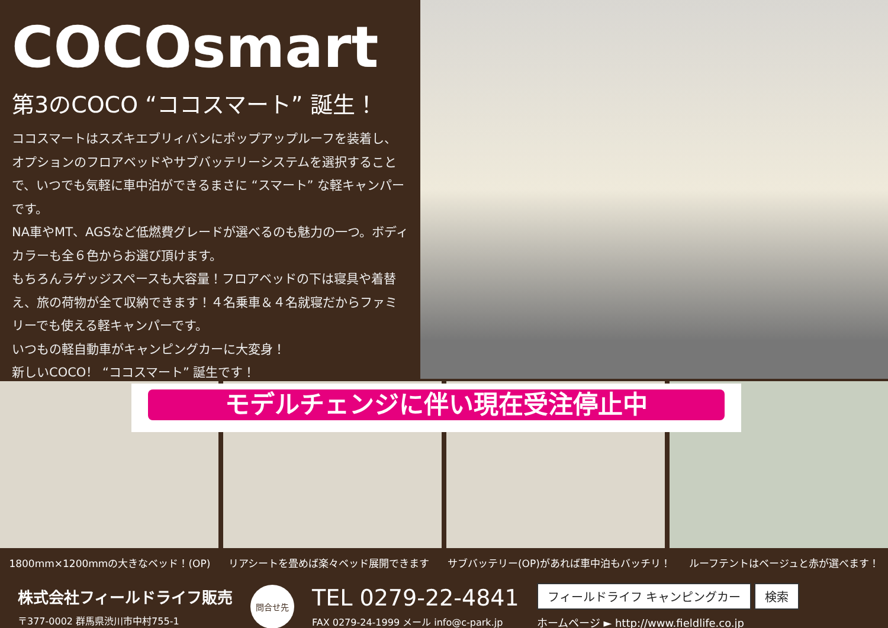COCOsmart
第3のCOCO “ココスマート” 誕生！
ココスマートはスズキエブリィバンにポップアップルーフを装着し、オプションのフロアベッドやサブバッテリーシステムを選択することで、いつでも気軽に車中泊ができるまさに “スマート” な軽キャンパーです。
NA車やMT、AGSなど低燃費グレードが選べるのも魅力の一つ。ボディカラーも全６色からお選び頂けます。
もちろんラゲッジスペースも大容量！フロアベッドの下は寝具や着替え、旅の荷物が全て収納できます！４名乗車＆４名就寝だからファミリーでも使える軽キャンパーです。
いつもの軽自動車がキャンピングカーに大変身！
新しいCOCO！ “ココスマート” 誕生です！
モデルチェンジに伴い現在受注停止中
1800mm×1200mmの大きなベッド！(OP) リアシートを畳めば楽々ベッド展開できます サブバッテリー(OP)があれば車中泊もバッチリ！ ルーフテントはベージュと赤が選べます！
株式会社フィールドライフ販売
〒377-0002 群馬県渋川市中村755-1
問合せ先
TEL 0279-22-4841
FAX 0279-24-1999 メール info@c-park.jp
フィールドライフ キャンピングカー 検索
ホームページ ► http://www.fieldlife.co.jp